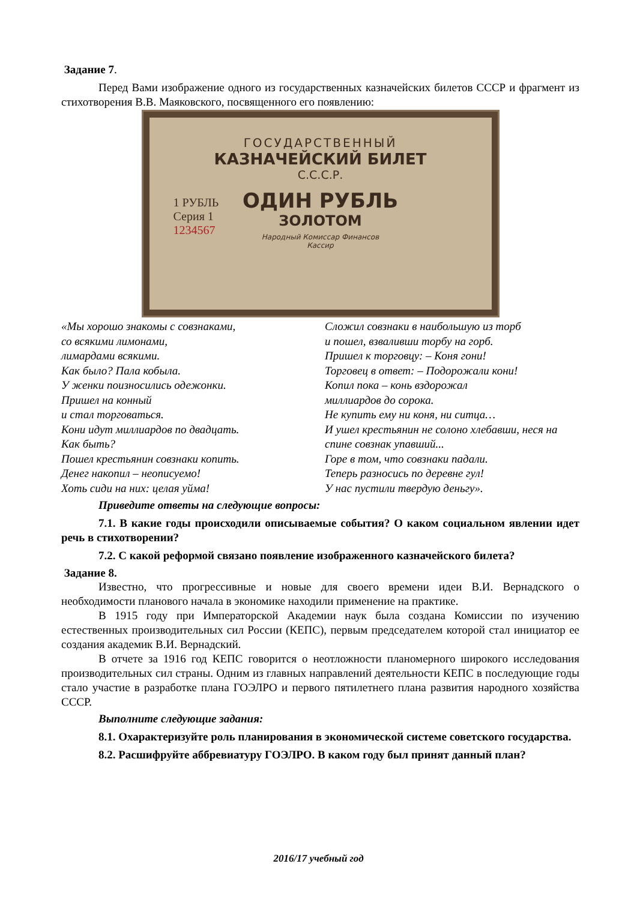Задание 7.
Перед Вами изображение одного из государственных казначейских билетов СССР и фрагмент из стихотворения В.В. Маяковского, посвященного его появлению:
1 РУБЛЬ
Серия 1
1234567
ГОСУДАРСТВЕННЫЙ
КАЗНАЧЕЙСКИЙ БИЛЕТ
С.С.С.Р.
ОДИН РУБЛЬ
ЗОЛОТОМ
Народный Комиссар Финансов
Кассир
«Мы хорошо знакомы с совзнаками,
со всякими лимонами,
лимардами всякими.
Как было? Пала кобыла.
У женки поизносились одежонки.
Пришел на конный
и стал торговаться.
Кони идут миллиардов по двадцать.
Как быть?
Пошел крестьянин совзнаки копить.
Денег накопил – неописуемо!
Хоть сиди на них: целая уйма!
Сложил совзнаки в наибольшую из торб
и пошел, взваливши торбу на горб.
Пришел к торговцу: – Коня гони!
Торговец в ответ: – Подорожали кони!
Копил пока – конь вздорожал
миллиардов до сорока.
Не купить ему ни коня, ни ситца…
И ушел крестьянин не солоно хлебавши, неся на спине совзнак упавший...
Горе в том, что совзнаки падали.
Теперь разносись по деревне гул!
У нас пустили твердую деньгу».
Приведите ответы на следующие вопросы:
7.1. В какие годы происходили описываемые события? О каком социальном явлении идет речь в стихотворении?
7.2. С какой реформой связано появление изображенного казначейского билета?
Задание 8.
Известно, что прогрессивные и новые для своего времени идеи В.И. Вернадского о необходимости планового начала в экономике находили применение на практике.
В 1915 году при Императорской Академии наук была создана Комиссии по изучению естественных производительных сил России (КЕПС), первым председателем которой стал инициатор ее создания академик В.И. Вернадский.
В отчете за 1916 год КЕПС говорится о неотложности планомерного широкого исследования производительных сил страны. Одним из главных направлений деятельности КЕПС в последующие годы стало участие в разработке плана ГОЭЛРО и первого пятилетнего плана развития народного хозяйства СССР.
Выполните следующие задания:
8.1. Охарактеризуйте роль планирования в экономической системе советского государства.
8.2. Расшифруйте аббревиатуру ГОЭЛРО. В каком году был принят данный план?
2016/17 учебный год